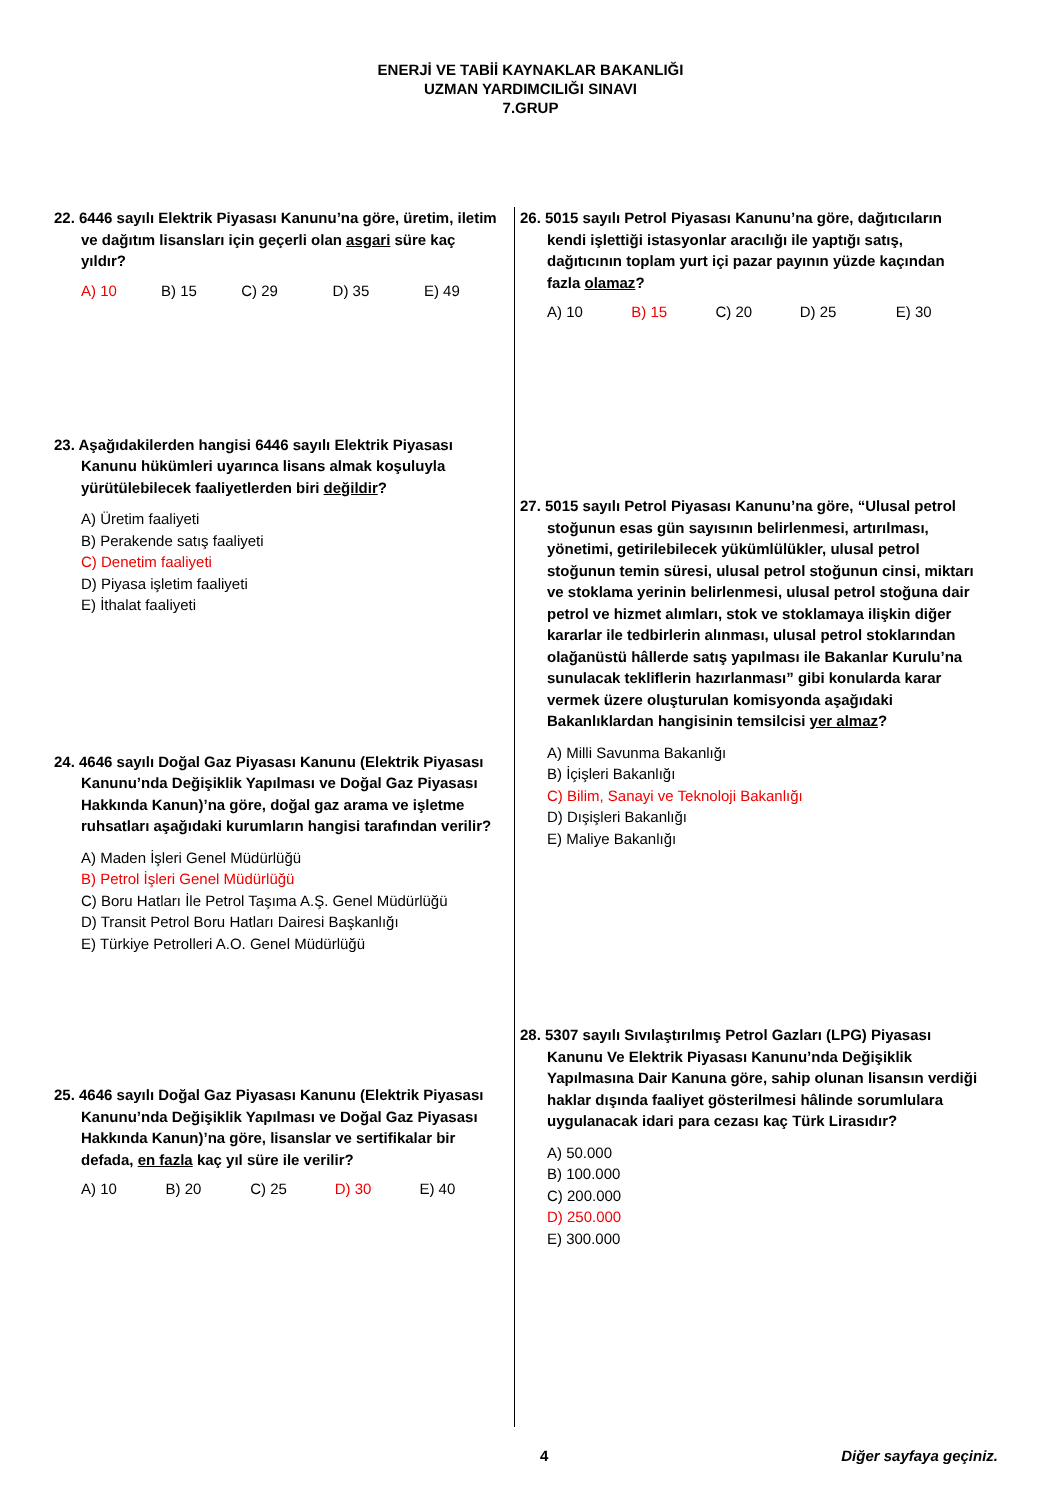ENERJİ VE TABİİ KAYNAKLAR BAKANLIĞI
UZMAN YARDIMCILIĞI SINAVI
7.GRUP
22. 6446 sayılı Elektrik Piyasası Kanunu’na göre, üretim, iletim ve dağıtım lisansları için geçerli olan asgari süre kaç yıldır?
A) 10 B) 15 C) 29 D) 35 E) 49
23. Aşağıdakilerden hangisi 6446 sayılı Elektrik Piyasası Kanunu hükümleri uyarınca lisans almak koşuluyla yürütülebilecek faaliyetlerden biri değildir?
A) Üretim faaliyeti
B) Perakende satış faaliyeti
C) Denetim faaliyeti
D) Piyasa işletim faaliyeti
E) İthalat faaliyeti
24. 4646 sayılı Doğal Gaz Piyasası Kanunu (Elektrik Piyasası Kanunu’nda Değişiklik Yapılması ve Doğal Gaz Piyasası Hakkında Kanun)’na göre, doğal gaz arama ve işletme ruhsatları aşağıdaki kurumların hangisi tarafından verilir?
A) Maden İşleri Genel Müdürlüğü
B) Petrol İşleri Genel Müdürlüğü
C) Boru Hatları İle Petrol Taşıma A.Ş. Genel Müdürlüğü
D) Transit Petrol Boru Hatları Dairesi Başkanlığı
E) Türkiye Petrolleri A.O. Genel Müdürlüğü
25. 4646 sayılı Doğal Gaz Piyasası Kanunu (Elektrik Piyasası Kanunu’nda Değişiklik Yapılması ve Doğal Gaz Piyasası Hakkında Kanun)’na göre, lisanslar ve sertifikalar bir defada, en fazla kaç yıl süre ile verilir?
A) 10 B) 20 C) 25 D) 30 E) 40
26. 5015 sayılı Petrol Piyasası Kanunu’na göre, dağıtıcıların kendi işlettiği istasyonlar aracılığı ile yaptığı satış, dağıtıcının toplam yurt içi pazar payının yüzde kaçından fazla olamaz?
A) 10 B) 15 C) 20 D) 25 E) 30
27. 5015 sayılı Petrol Piyasası Kanunu’na göre, “Ulusal petrol stoğunun esas gün sayısının belirlenmesi, artırılması, yönetimi, getirilebilecek yükümlülükler, ulusal petrol stoğunun temin süresi, ulusal petrol stoğunun cinsi, miktarı ve stoklama yerinin belirlenmesi, ulusal petrol stoğuna dair petrol ve hizmet alımları, stok ve stoklamaya ilişkin diğer kararlar ile tedbirlerin alınması, ulusal petrol stoklarından olağanüstü hâllerde satış yapılması ile Bakanlar Kurulu’na sunulacak tekliflerin hazırlanması” gibi konularda karar vermek üzere oluşturulan komisyonda aşağıdaki Bakanlıklardan hangisinin temsilcisi yer almaz?
A) Milli Savunma Bakanlığı
B) İçişleri Bakanlığı
C) Bilim, Sanayi ve Teknoloji Bakanlığı
D) Dışişleri Bakanlığı
E) Maliye Bakanlığı
28. 5307 sayılı Sıvılaştırılmış Petrol Gazları (LPG) Piyasası Kanunu Ve Elektrik Piyasası Kanunu’nda Değişiklik Yapılmasına Dair Kanuna göre, sahip olunan lisansın verdiği haklar dışında faaliyet gösterilmesi hâlinde sorumlulara uygulanacak idari para cezası kaç Türk Lirasıdır?
A) 50.000
B) 100.000
C) 200.000
D) 250.000
E) 300.000
4 Diğer sayfaya geçiniz.